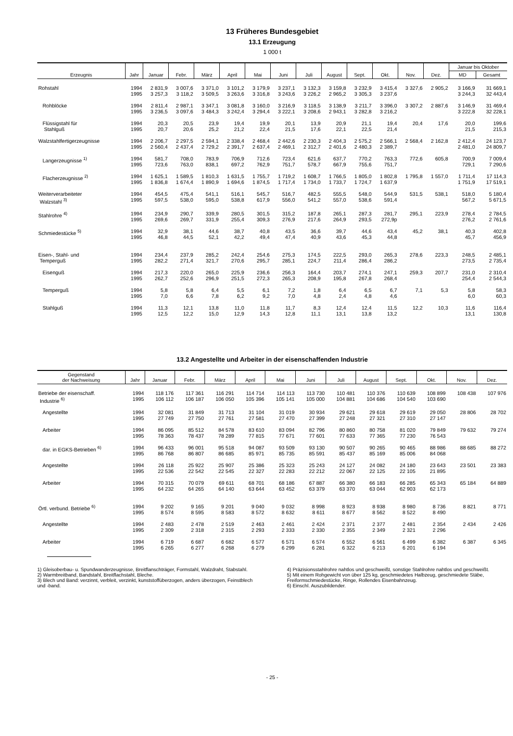13 Früheres Bundesgebiet
13.1 Erzeugung
1 000 t
| Erzeugnis | Jahr | Januar | Febr. | März | April | Mai | Juni | Juli | August | Sept. | Okt. | Nov. | Dez. | Januar bis Oktober | |
| --- | --- | --- | --- | --- | --- | --- | --- | --- | --- | --- | --- | --- | --- | --- | --- |
| | | | | | | | | | | | | | | MD | Gesamt |
| Rohstahl | 1994 1995 | 2 831,9 3 257,3 | 3 007,6 3 118,2 | 3 371,0 3 509,5 | 3 101,2 3 263,6 | 3 179,9 3 316,8 | 3 237,1 3 243,6 | 3 132,3 3 226,2 | 3 159,8 2 965,2 | 3 232,9 3 305,3 | 3 415,4 3 237,6 | 3 327,6 | 2 905,2 | 3 166,9 3 244,3 | 31 669,1 32 443,4 |
| Rohblöcke | 1994 1995 | 2 811,4 3 236,5 | 2 987,1 3 097,6 | 3 347,1 3 484,3 | 3 081,8 3 242,4 | 3 160,0 3 294,4 | 3 216,9 3 222,1 | 3 118,5 3 208,6 | 3 138,9 2 943,1 | 3 211,7 3 282,8 | 3 396,0 3 216,2 | 3 307,2 | 2 887,6 | 3 146,9 3 222,8 | 31 469,4 32 228,1 |
| Flüssigstahl für Stahlguß | 1994 1995 | 20,3 20,7 | 20,5 20,6 | 23,9 25,2 | 19,4 21,2 | 19,9 22,4 | 20,1 21,5 | 13,9 17,6 | 20,9 22,1 | 21,1 22,5 | 19,4 21,4 | 20,4 | 17,6 | 20,0 21,5 | 199,6 215,3 |
| Walzstahlfertigerzeugnisse | 1994 1995 | 2 206,7 2 560,4 | 2 297,5 2 437,4 | 2 594,1 2 729,2 | 2 338,4 2 391,7 | 2 468,4 2 637,4 | 2 442,6 2 469,1 | 2 230,3 2 312,7 | 2 404,3 2 401,6 | 2 575,2 2 480,3 | 2 566,1 2 389,7 | 2 568,4 | 2 162,8 | 2 412,4 2 481,0 | 24 123,7 24 809,7 |
| Langerzeugnisse <sup>1)</sup> | 1994 1995 | 581,7 723,6 | 708,0 763,0 | 783,9 838,1 | 706,9 697,2 | 712,6 762,9 | 723,4 751,7 | 621,6 578,7 | 637,7 667,9 | 770,2 755,6 | 763,3 751,7 | 772,6 | 605,8 | 700,9 729,1 | 7 009,4 7 290,6 |
| Flacherzeugnisse <sup>2)</sup> | 1994 1995 | 1 625,1 1 836,8 | 1 589,5 1 674,4 | 1 810,3 1 890,9 | 1 631,5 1 694,6 | 1 755,7 1 874,5 | 1 719,2 1 717,4 | 1 608,7 1 734,0 | 1 766,5 1 733,7 | 1 805,0 1 724,7 | 1 802,8 1 637,9 | 1 795,8 | 1 557,0 | 1 711,4 1 751,9 | 17 114,3 17 519,1 |
| Weiterverarbeiteter Walzstahl <sup>3)</sup> | 1994 1995 | 454,5 597,5 | 475,4 538,0 | 541,1 595,0 | 516,1 538,8 | 545,7 617,9 | 516,7 556,0 | 482,5 541,2 | 555,5 557,0 | 548,0 538,6 | 544,9 591,4 | 531,5 | 538,1 | 518,0 567,2 | 5 180,4 5 671,5 |
| Stahlrohre <sup>4)</sup> | 1994 1995 | 234,9 269,6 | 290,7 269,7 | 339,9 331,9 | 280,5 255,4 | 301,5 309,3 | 315,2 276,9 | 187,8 217,6 | 265,1 264,9 | 287,3 293,5 | 281,7 272,9p | 295,1 | 223,9 | 278,4 276,2 | 2 784,5 2 761,6 |
| Schmiedestücke <sup>5)</sup> | 1994 1995 | 32,9 46,8 | 38,1 44,5 | 44,6 52,1 | 38,7 42,2 | 40,8 49,4 | 43,5 47,4 | 36,6 40,9 | 39,7 43,6 | 44,6 45,3 | 43,4 44,8 | 45,2 | 38,1 | 40,3 45,7 | 402,8 456,9 |
| Eisen-, Stahl- und Temperguß | 1994 1995 | 234,4 282,2 | 237,9 271,4 | 285,2 321,7 | 242,4 270,6 | 254,6 295,7 | 275,3 285,1 | 174,5 224,7 | 222,5 211,4 | 293,0 286,4 | 265,3 286,2 | 278,6 | 223,3 | 248,5 273,5 | 2 485,1 2 735,4 |
| Eisenguß | 1994 1995 | 217,3 262,7 | 220,0 252,6 | 265,0 296,9 | 225,9 251,5 | 236,6 272,3 | 256,3 265,3 | 164,4 208,9 | 203,7 195,8 | 274,1 267,8 | 247,1 268,4 | 259,3 | 207,7 | 231,0 254,4 | 2 310,4 2 544,3 |
| Temperguß | 1994 1995 | 5,8 7,0 | 5,8 6,6 | 6,4 7,8 | 5,5 6,2 | 6,1 9,2 | 7,2 7,0 | 1,8 4,8 | 6,4 2,4 | 6,5 4,8 | 6,7 4,6 | 7,1 | 5,3 | 5,8 6,0 | 58,3 60,3 |
| Stahlguß | 1994 1995 | 11,3 12,5 | 12,1 12,2 | 13,8 15,0 | 11,0 12,9 | 11,8 14,3 | 11,7 12,8 | 8,3 11,1 | 12,4 13,1 | 12,4 13,8 | 11,5 13,2 | 12,2 | 10,3 | 11,6 13,1 | 116,4 130,8 |
13.2 Angestellte und Arbeiter in der eisenschaffenden Industrie
| Gegenstand der Nachweisung | Jahr | Januar | Febr. | März | April | Mai | Juni | Juli | August | Sept. | Okt. | Nov. | Dez. |
| --- | --- | --- | --- | --- | --- | --- | --- | --- | --- | --- | --- | --- | --- |
| Betriebe der eisenschaff. Industrie <sup>6)</sup> | 1994 1995 | 118 176 106 112 | 117 361 106 187 | 116 291 106 050 | 114 714 105 396 | 114 113 105 141 | 113 730 105 000 | 110 481 104 881 | 110 376 104 686 | 110 639 104 540 | 108 899 103 690 | 108 438 | 107 976 |
| Angestellte | 1994 1995 | 32 081 27 749 | 31 849 27 750 | 31 713 27 761 | 31 104 27 581 | 31 019 27 470 | 30 934 27 399 | 29 621 27 248 | 29 618 27 321 | 29 619 27 310 | 29 050 27 147 | 28 806 | 28 702 |
| Arbeiter | 1994 1995 | 86 095 78 363 | 85 512 78 437 | 84 578 78 289 | 83 610 77 815 | 83 094 77 671 | 82 796 77 601 | 80 860 77 633 | 80 758 77 365 | 81 020 77 230 | 79 849 76 543 | 79 632 | 79 274 |
| dar. in EGKS-Betrieben <sup>6)</sup> | 1994 1995 | 96 433 86 768 | 96 001 86 807 | 95 518 86 685 | 94 087 85 971 | 93 509 85 735 | 93 130 85 591 | 90 507 85 437 | 90 265 85 169 | 90 465 85 006 | 88 986 84 068 | 88 685 | 88 272 |
| Angestellte | 1994 1995 | 26 118 22 536 | 25 922 22 542 | 25 907 22 545 | 25 386 22 327 | 25 323 22 283 | 25 243 22 212 | 24 127 22 067 | 24 082 22 125 | 24 180 22 105 | 23 643 21 895 | 23 501 | 23 383 |
| Arbeiter | 1994 1995 | 70 315 64 232 | 70 079 64 265 | 69 611 64 140 | 68 701 63 644 | 68 186 63 452 | 67 887 63 379 | 66 380 63 370 | 66 183 63 044 | 66 285 62 903 | 65 343 62 173 | 65 184 | 64 889 |
| Örtl. verbund. Betriebe <sup>6)</sup> | 1994 1995 | 9 202 8 574 | 9 165 8 595 | 9 201 8 583 | 9 040 8 572 | 9 032 8 632 | 8 998 8 611 | 8 923 8 677 | 8 938 8 562 | 8 980 8 522 | 8 736 8 490 | 8 821 | 8 771 |
| Angestellte | 1994 1995 | 2 483 2 309 | 2 478 2 318 | 2 519 2 315 | 2 463 2 293 | 2 461 2 333 | 2 424 2 330 | 2 371 2 355 | 2 377 2 349 | 2 481 2 321 | 2 354 2 296 | 2 434 | 2 426 |
| Arbeiter | 1994 1995 | 6 719 6 265 | 6 687 6 277 | 6 682 6 268 | 6 577 6 279 | 6 571 6 299 | 6 574 6 281 | 6 552 6 322 | 6 561 6 213 | 6 499 6 201 | 6 382 6 194 | 6 387 | 6 345 |
1) Gleisoberbau- u. Spundwanderzeugnisse, Breitflanschträger, Formstahl, Walzdraht, Stabstahl.
2) Warmbreitband, Bandstahl, Breitflachstahl, Bleche.
3) Blech und Band: verzinnt, verbleit, verzinkt, kunststoffüberzogen, anders überzogen, Feinstblech und -band.
4) Präzisionsstahlrohre nahtlos und geschweißt, sonstige Stahlrohre nahtlos und geschweißt.
5) Mit einem Rohgewicht von über 125 kg, geschmiedetes Halbzeug, geschmiedete Stäbe, Freiformschmiedestücke, Ringe, Rollendes Eisenbahnzeug.
6) Einschl. Auszubildender.
- 25 -